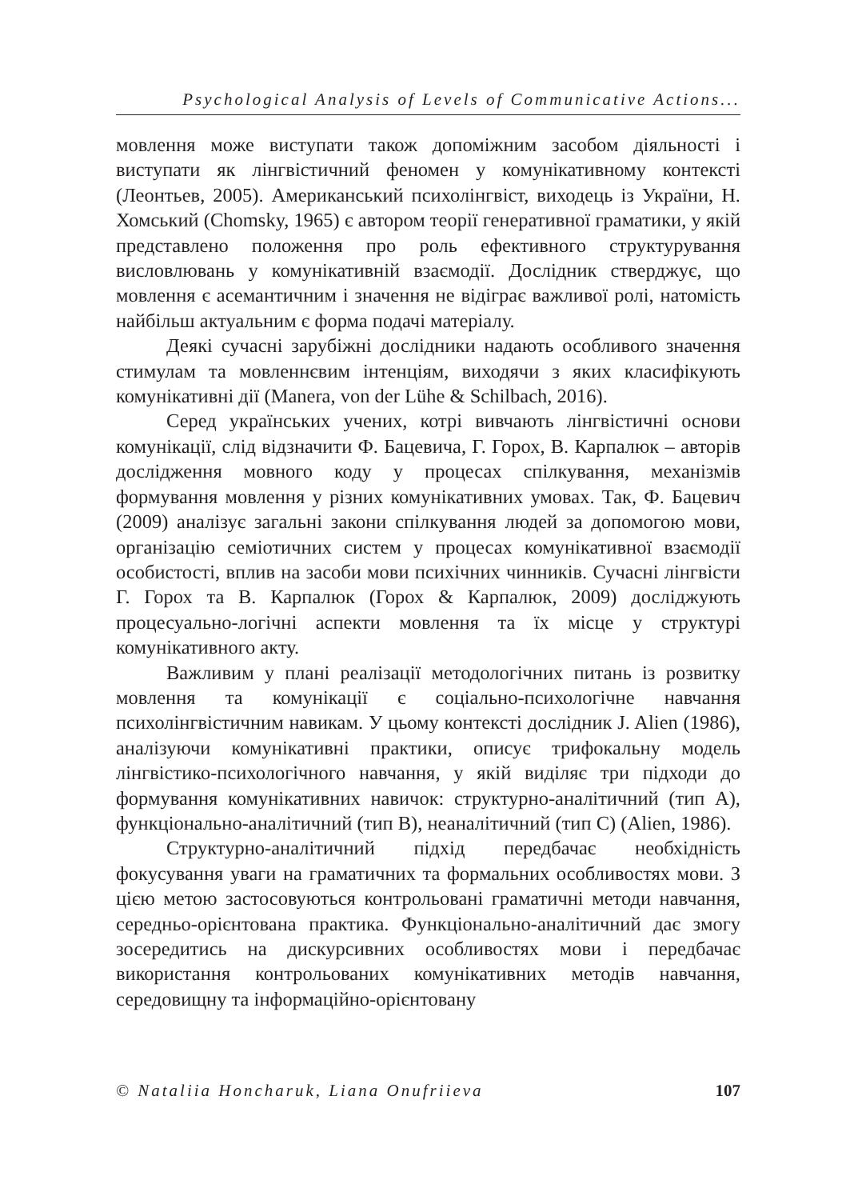Psychological Analysis of Levels of Communicative Actions...
мовлення може виступати також допоміжним засобом діяльності і виступати як лінгвістичний феномен у комунікативному контексті (Леонтьев, 2005). Американський психолінгвіст, виходець із України, Н. Хомський (Chomsky, 1965) є автором теорії генеративної граматики, у якій представлено положення про роль ефективного структурування висловлювань у комунікативній взаємодії. Дослідник стверджує, що мовлення є асемантичним і значення не відіграє важливої ролі, натомість найбільш актуальним є форма подачі матеріалу.
Деякі сучасні зарубіжні дослідники надають особливого значення стимулам та мовленнєвим інтенціям, виходячи з яких класифікують комунікативні дії (Manera, von der Lühe & Schilbach, 2016).
Серед українських учених, котрі вивчають лінгвістичні основи комунікації, слід відзначити Ф. Бацевича, Г. Горох, В. Карпалюк – авторів дослідження мовного коду у процесах спілкування, механізмів формування мовлення у різних комунікативних умовах. Так, Ф. Бацевич (2009) аналізує загальні закони спілкування людей за допомогою мови, організацію семіотичних систем у процесах комунікативної взаємодії особистості, вплив на засоби мови психічних чинників. Сучасні лінгвісти Г. Горох та В. Карпалюк (Горох & Карпалюк, 2009) досліджують процесуально-логічні аспекти мовлення та їх місце у структурі комунікативного акту.
Важливим у плані реалізації методологічних питань із розвитку мовлення та комунікації є соціально-психологічне навчання психолінгвістичним навикам. У цьому контексті дослідник J. Alien (1986), аналізуючи комунікативні практики, описує трифокальну модель лінгвістико-психологічного навчання, у якій виділяє три підходи до формування комунікативних навичок: структурно-аналітичний (тип А), функціонально-аналітичний (тип В), неаналітичний (тип С) (Alien, 1986).
Структурно-аналітичний підхід передбачає необхідність фокусування уваги на граматичних та формальних особливостях мови. З цією метою застосовуються контрольовані граматичні методи навчання, середньо-орієнтована практика. Функціонально-аналітичний дає змогу зосередитись на дискурсивних особливостях мови і передбачає використання контрольованих комунікативних методів навчання, середовищну та інформаційно-орієнтовану
© Nataliia Honcharuk, Liana Onufriieva 107